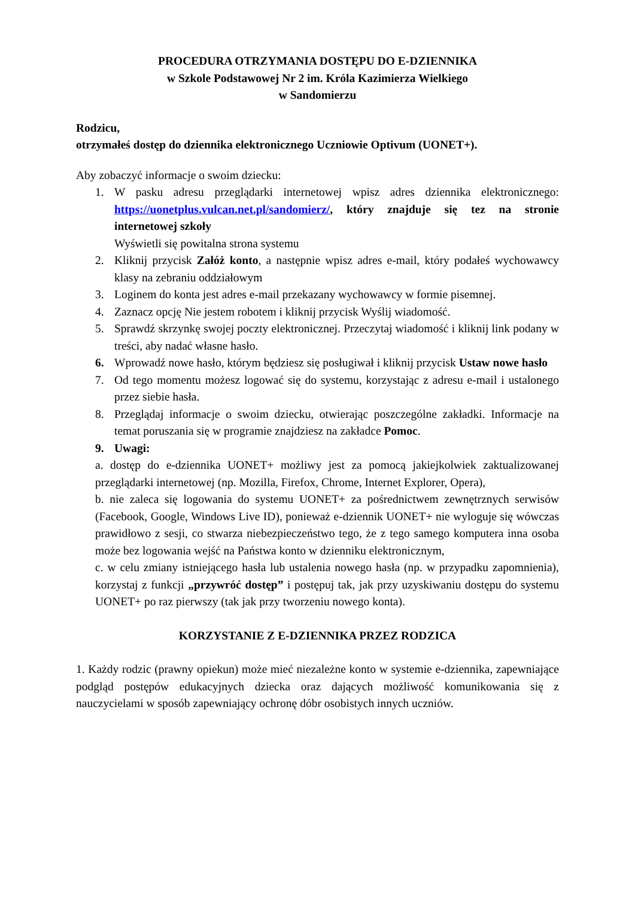PROCEDURA OTRZYMANIA DOSTĘPU DO E-DZIENNIKA
w Szkole Podstawowej Nr 2 im. Króla Kazimierza Wielkiego
w Sandomierzu
Rodzicu,
otrzymałeś dostęp do dziennika elektronicznego Uczniowie Optivum (UONET+).
Aby zobaczyć informacje o swoim dziecku:
1. W pasku adresu przeglądarki internetowej wpisz adres dziennika elektronicznego: https://uonetplus.vulcan.net.pl/sandomierz/, który znajduje się tez na stronie internetowej szkoły
Wyświetli się powitalna strona systemu
2. Kliknij przycisk Załóż konto, a następnie wpisz adres e-mail, który podałeś wychowawcy klasy na zebraniu oddziałowym
3. Loginem do konta jest adres e-mail przekazany wychowawcy w formie pisemnej.
4. Zaznacz opcję Nie jestem robotem i kliknij przycisk Wyślij wiadomość.
5. Sprawdź skrzynkę swojej poczty elektronicznej. Przeczytaj wiadomość i kliknij link podany w treści, aby nadać własne hasło.
6. Wprowadź nowe hasło, którym będziesz się posługiwał i kliknij przycisk Ustaw nowe hasło
7. Od tego momentu możesz logować się do systemu, korzystając z adresu e-mail i ustalonego przez siebie hasła.
8. Przeglądaj informacje o swoim dziecku, otwierając poszczególne zakładki. Informacje na temat poruszania się w programie znajdziesz na zakładce Pomoc.
9. Uwagi:
a. dostęp do e-dziennika UONET+ możliwy jest za pomocą jakiejkolwiek zaktualizowanej przeglądarki internetowej (np. Mozilla, Firefox, Chrome, Internet Explorer, Opera),
b. nie zaleca się logowania do systemu UONET+ za pośrednictwem zewnętrznych serwisów (Facebook, Google, Windows Live ID), ponieważ e-dziennik UONET+ nie wyloguje się wówczas prawidłowo z sesji, co stwarza niebezpieczeństwo tego, że z tego samego komputera inna osoba może bez logowania wejść na Państwa konto w dzienniku elektronicznym,
c. w celu zmiany istniejącego hasła lub ustalenia nowego hasła (np. w przypadku zapomnienia), korzystaj z funkcji „przywróć dostęp” i postępuj tak, jak przy uzyskiwaniu dostępu do systemu UONET+ po raz pierwszy (tak jak przy tworzeniu nowego konta).
KORZYSTANIE Z E-DZIENNIKA PRZEZ RODZICA
1. Każdy rodzic (prawny opiekun) może mieć niezależne konto w systemie e-dziennika, zapewniające podgląd postępów edukacyjnych dziecka oraz dających możliwość komunikowania się z nauczycielami w sposób zapewniający ochronę dóbr osobistych innych uczniów.